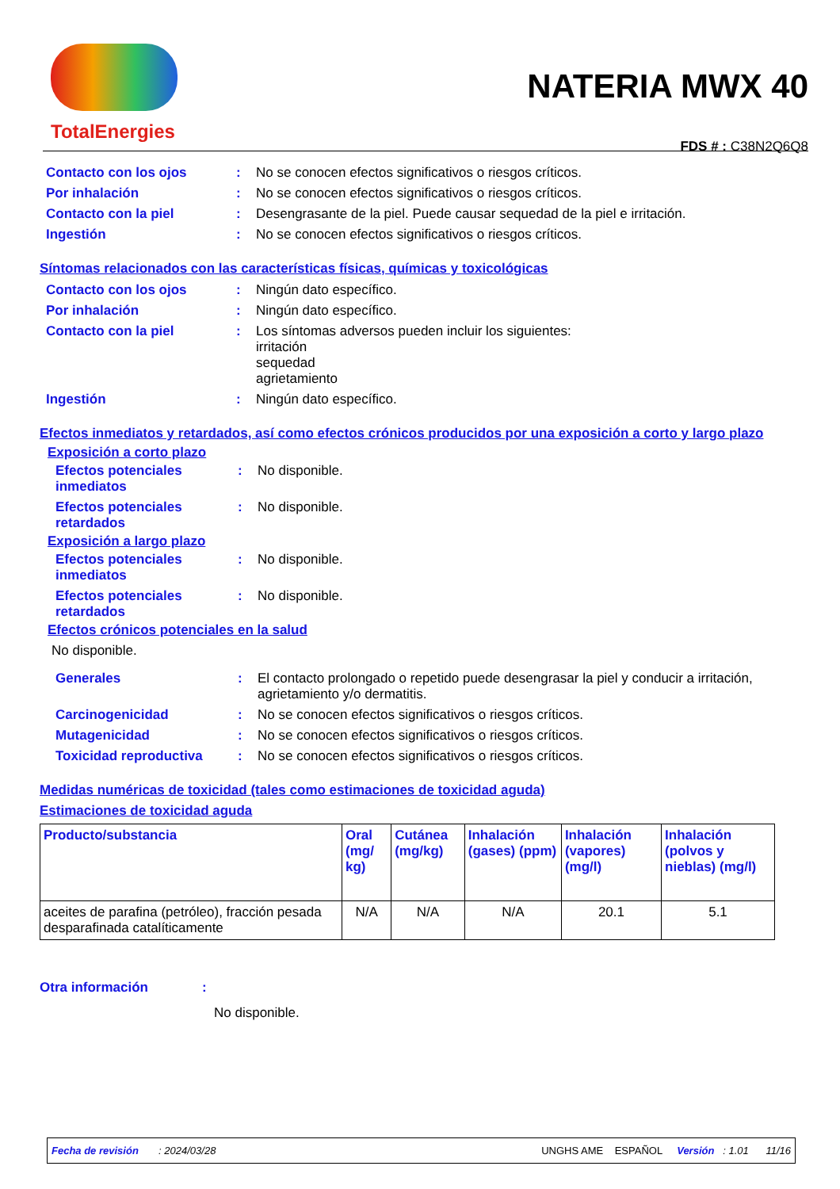TotalEnergies
NATERIA MWX 40
FDS # : C38N2Q6Q8
| Contacto con los ojos | : | No se conocen efectos significativos o riesgos críticos. |
| Por inhalación | : | No se conocen efectos significativos o riesgos críticos. |
| Contacto con la piel | : | Desengrasante de la piel. Puede causar sequedad de la piel e irritación. |
| Ingestión | : | No se conocen efectos significativos o riesgos críticos. |
Síntomas relacionados con las características físicas, químicas y toxicológicas
| Contacto con los ojos | : | Ningún dato específico. |
| Por inhalación | : | Ningún dato específico. |
| Contacto con la piel | : | Los síntomas adversos pueden incluir los siguientes: irritación sequedad agrietamiento |
| Ingestión | : | Ningún dato específico. |
Efectos inmediatos y retardados, así como efectos crónicos producidos por una exposición a corto y largo plazo
Exposición a corto plazo
| Efectos potenciales inmediatos | : | No disponible. |
| Efectos potenciales retardados | : | No disponible. |
Exposición a largo plazo
| Efectos potenciales inmediatos | : | No disponible. |
| Efectos potenciales retardados | : | No disponible. |
Efectos crónicos potenciales en la salud
No disponible.
| Generales | : | El contacto prolongado o repetido puede desengrasar la piel y conducir a irritación, agrietamiento y/o dermatitis. |
| Carcinogenicidad | : | No se conocen efectos significativos o riesgos críticos. |
| Mutagenicidad | : | No se conocen efectos significativos o riesgos críticos. |
| Toxicidad reproductiva | : | No se conocen efectos significativos o riesgos críticos. |
Medidas numéricas de toxicidad (tales como estimaciones de toxicidad aguda)
Estimaciones de toxicidad aguda
| Producto/substancia | Oral (mg/ kg) | Cutánea (mg/kg) | Inhalación (gases) (ppm) | Inhalación (vapores) (mg/l) | Inhalación (polvos y nieblas) (mg/l) |
| --- | --- | --- | --- | --- | --- |
| aceites de parafina (petróleo), fracción pesada desparafinada catalíticamente | N/A | N/A | N/A | 20.1 | 5.1 |
Otra información:
No disponible.
Fecha de revisión : 2024/03/28 UNGHS AME ESPAÑOL Versión : 1.01 11/16